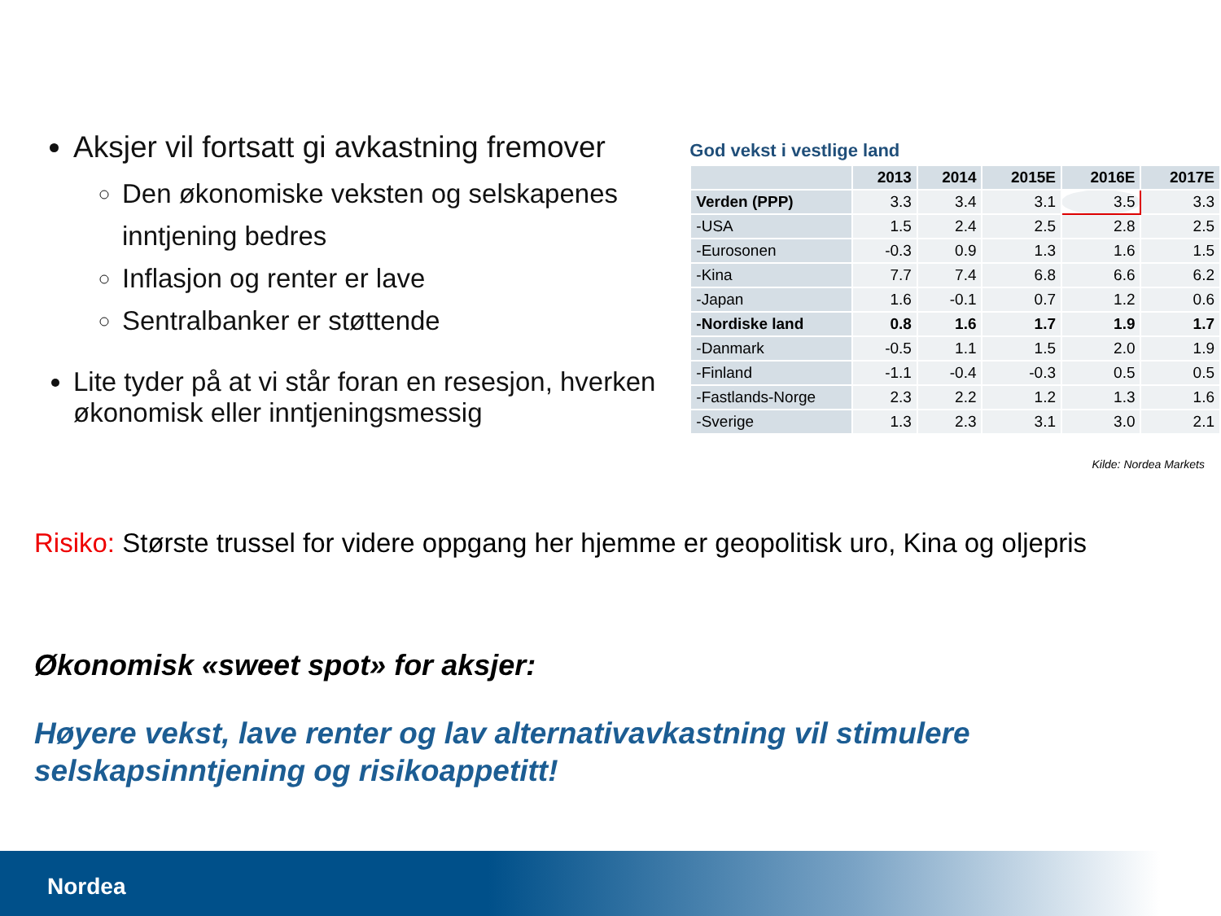Aksjer vil fortsatt gi avkastning fremover
Den økonomiske veksten og selskapenes inntjening bedres
Inflasjon og renter er lave
Sentralbanker er støttende
Lite tyder på at vi står foran en resesjon, hverken økonomisk eller inntjeningsmessig
God vekst i vestlige land
| | 2013 | 2014 | 2015E | 2016E | 2017E |
| --- | --- | --- | --- | --- | --- |
| Verden (PPP) | 3.3 | 3.4 | 3.1 | 3.5 | 3.3 |
| -USA | 1.5 | 2.4 | 2.5 | 2.8 | 2.5 |
| -Eurosonen | -0.3 | 0.9 | 1.3 | 1.6 | 1.5 |
| -Kina | 7.7 | 7.4 | 6.8 | 6.6 | 6.2 |
| -Japan | 1.6 | -0.1 | 0.7 | 1.2 | 0.6 |
| -Nordiske land | 0.8 | 1.6 | 1.7 | 1.9 | 1.7 |
| -Danmark | -0.5 | 1.1 | 1.5 | 2.0 | 1.9 |
| -Finland | -1.1 | -0.4 | -0.3 | 0.5 | 0.5 |
| -Fastlands-Norge | 2.3 | 2.2 | 1.2 | 1.3 | 1.6 |
| -Sverige | 1.3 | 2.3 | 3.1 | 3.0 | 2.1 |
Kilde: Nordea Markets
Risiko: Største trussel for videre oppgang her hjemme er geopolitisk uro, Kina og oljepris
Økonomisk «sweet spot» for aksjer:
Høyere vekst, lave renter og lav alternativavkastning vil stimulere selskapsinntjening og risikoappetitt!
Nordea